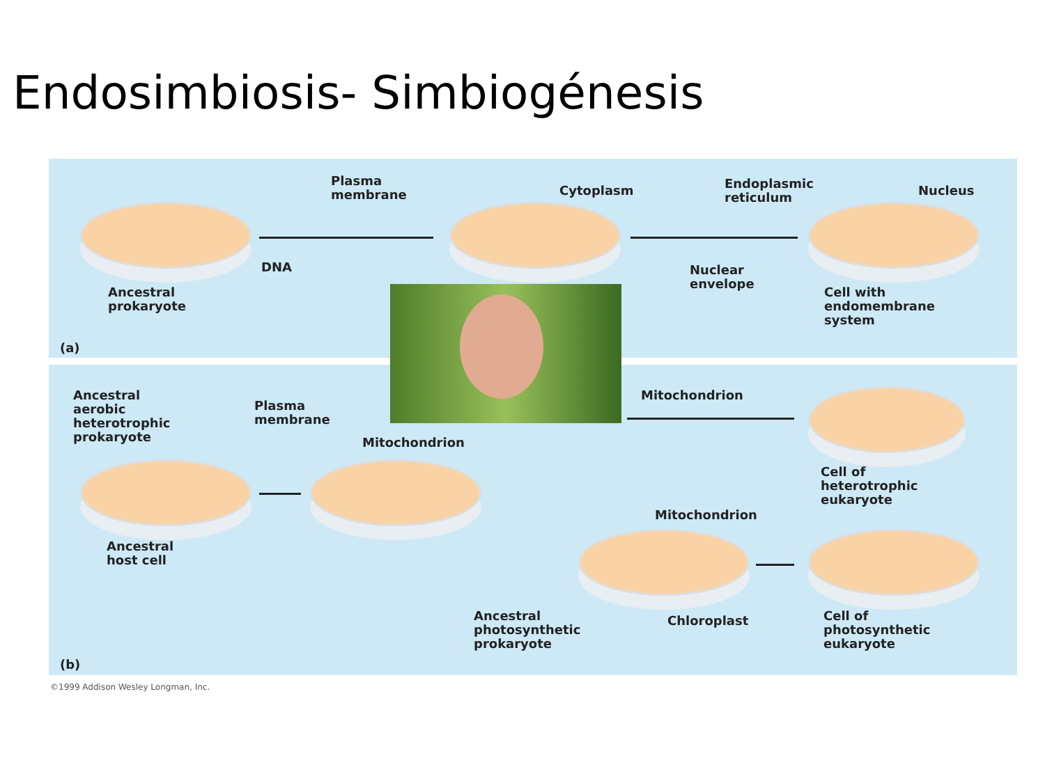Endosimbiosis- Simbiogénesis
Plasma
membrane
Cytoplasm
Endoplasmic
reticulum
Nucleus
DNA
Ancestral
prokaryote
Nuclear
envelope
Cell with
endomembrane
system
(a)
Ancestral
aerobic
heterotrophic
prokaryote
Plasma
membrane
Mitochondrion
Mitochondrion
Cell of
heterotrophic
eukaryote
Mitochondrion
Ancestral
host cell
Ancestral
photosynthetic
prokaryote
Chloroplast
Cell of
photosynthetic
eukaryote
(b)
©1999 Addison Wesley Longman, Inc.